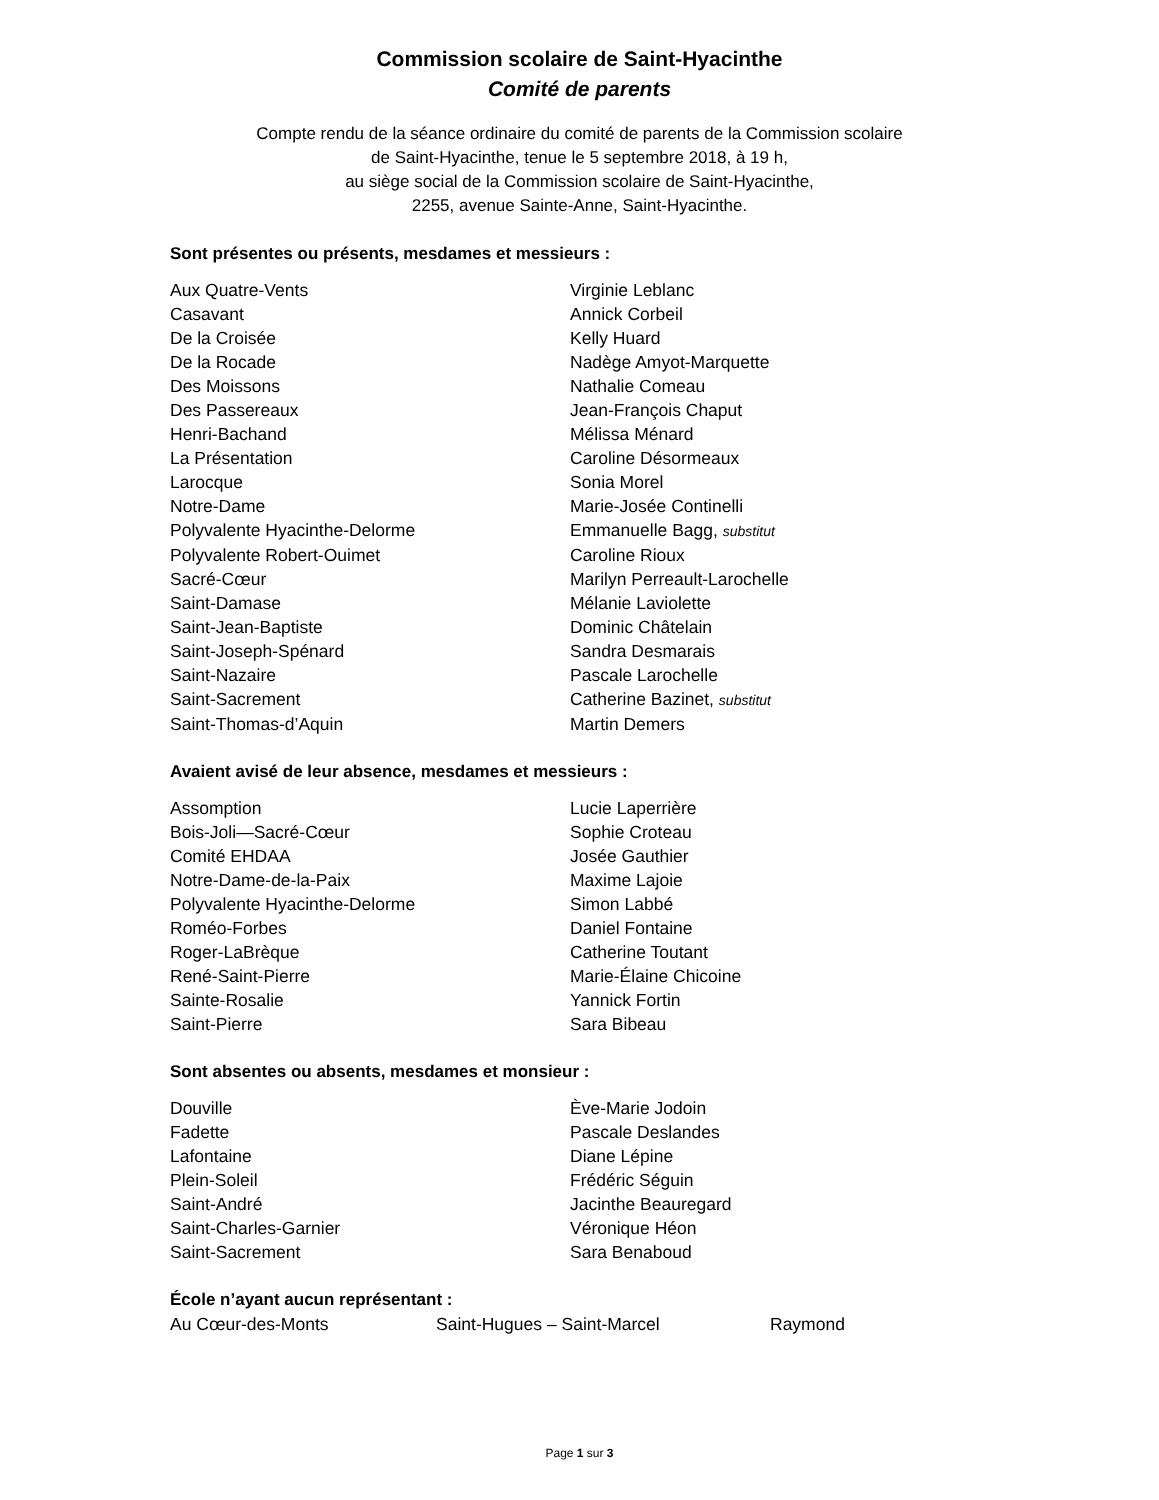Commission scolaire de Saint-Hyacinthe
Comité de parents
Compte rendu de la séance ordinaire du comité de parents de la Commission scolaire
de Saint-Hyacinthe, tenue le 5 septembre 2018, à 19 h,
au siège social de la Commission scolaire de Saint-Hyacinthe,
2255, avenue Sainte-Anne, Saint-Hyacinthe.
Sont présentes ou présents, mesdames et messieurs :
| Aux Quatre-Vents | Virginie Leblanc |
| Casavant | Annick Corbeil |
| De la Croisée | Kelly Huard |
| De la Rocade | Nadège Amyot-Marquette |
| Des Moissons | Nathalie Comeau |
| Des Passereaux | Jean-François Chaput |
| Henri-Bachand | Mélissa Ménard |
| La Présentation | Caroline Désormeaux |
| Larocque | Sonia Morel |
| Notre-Dame | Marie-Josée Continelli |
| Polyvalente Hyacinthe-Delorme | Emmanuelle Bagg, substitut |
| Polyvalente Robert-Ouimet | Caroline Rioux |
| Sacré-Cœur | Marilyn Perreault-Larochelle |
| Saint-Damase | Mélanie Laviolette |
| Saint-Jean-Baptiste | Dominic Châtelain |
| Saint-Joseph-Spénard | Sandra Desmarais |
| Saint-Nazaire | Pascale Larochelle |
| Saint-Sacrement | Catherine Bazinet, substitut |
| Saint-Thomas-d’Aquin | Martin Demers |
Avaient avisé de leur absence, mesdames et messieurs :
| Assomption | Lucie Laperrière |
| Bois-Joli—Sacré-Cœur | Sophie Croteau |
| Comité EHDAA | Josée Gauthier |
| Notre-Dame-de-la-Paix | Maxime Lajoie |
| Polyvalente Hyacinthe-Delorme | Simon Labbé |
| Roméo-Forbes | Daniel Fontaine |
| Roger-LaBrèque | Catherine Toutant |
| René-Saint-Pierre | Marie-Élaine Chicoine |
| Sainte-Rosalie | Yannick Fortin |
| Saint-Pierre | Sara Bibeau |
Sont absentes ou absents, mesdames et monsieur :
| Douville | Ève-Marie Jodoin |
| Fadette | Pascale Deslandes |
| Lafontaine | Diane Lépine |
| Plein-Soleil | Frédéric Séguin |
| Saint-André | Jacinthe Beauregard |
| Saint-Charles-Garnier | Véronique Héon |
| Saint-Sacrement | Sara Benaboud |
École n’ayant aucun représentant :
| Au Cœur-des-Monts | Saint-Hugues – Saint-Marcel | Raymond |
Page 1 sur 3